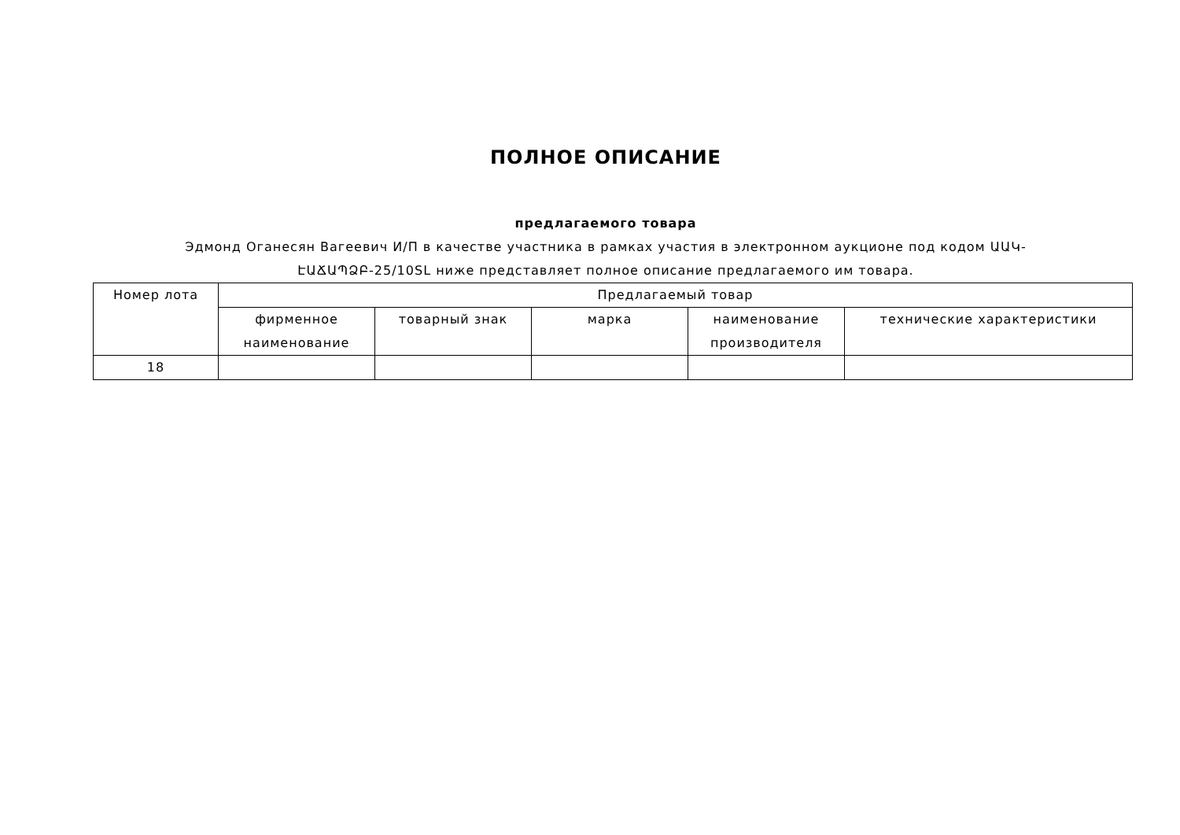ПОЛНОЕ ОПИСАНИЕ
предлагаемого товара
Эдмонд Оганесян Вагеевич И/П в качестве участника в рамках участия в электронном аукционе под кодом ԱԱԿ-ԷԱՃԱՊՁԲ-25/10SL ниже представляет полное описание предлагаемого им товара.
| Номер лота | Предлагаемый товар | | | | |
| --- | --- | --- | --- | --- | --- |
| | фирменное наименование | товарный знак | марка | наименование производителя | технические характеристики |
| 18 | | | | | |